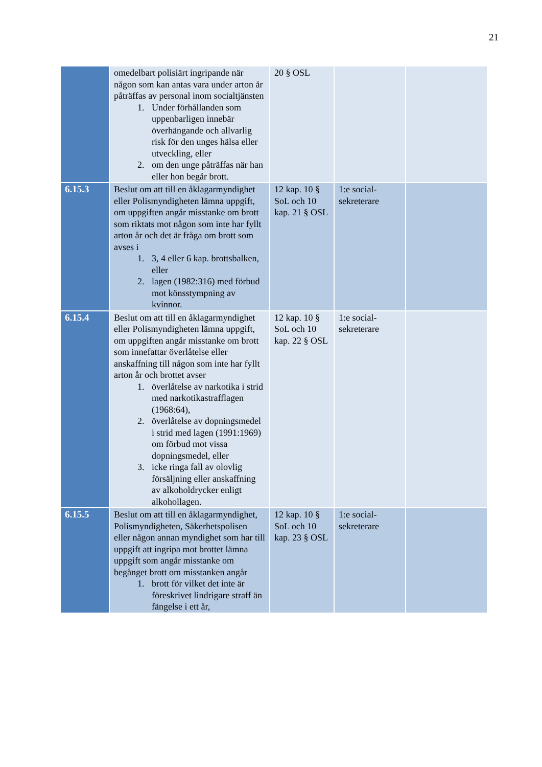21
| | omedelbart polisiärt ingripande när någon som kan antas vara under arton år påträffas av personal inom socialtjänsten 1. Under förhållanden som uppenbarligen innebär överhängande och allvarlig risk för den unges hälsa eller utveckling, eller 2. om den unge påträffas när han eller hon begår brott. | 20 § OSL | | |
| 6.15.3 | Beslut om att till en åklagarmyndighet eller Polismyndigheten lämna uppgift, om uppgiften angår misstanke om brott som riktats mot någon som inte har fyllt arton år och det är fråga om brott som avses i 1. 3, 4 eller 6 kap. brottsbalken, eller 2. lagen (1982:316) med förbud mot könsstympning av kvinnor. | 12 kap. 10 § SoL och 10 kap. 21 § OSL | 1:e social-sekreterare | |
| 6.15.4 | Beslut om att till en åklagarmyndighet eller Polismyndigheten lämna uppgift, om uppgiften angår misstanke om brott som innefattar överlåtelse eller anskaffning till någon som inte har fyllt arton år och brottet avser 1. överlåtelse av narkotika i strid med narkotikastrafflagen (1968:64), 2. överlåtelse av dopningsmedel i strid med lagen (1991:1969) om förbud mot vissa dopningsmedel, eller 3. icke ringa fall av olovlig försäljning eller anskaffning av alkoholdrycker enligt alkohollagen. | 12 kap. 10 § SoL och 10 kap. 22 § OSL | 1:e social-sekreterare | |
| 6.15.5 | Beslut om att till en åklagarmyndighet, Polismyndigheten, Säkerhetspolisen eller någon annan myndighet som har till uppgift att ingripa mot brottet lämna uppgift som angår misstanke om begånget brott om misstanken angår 1. brott för vilket det inte är föreskrivet lindrigare straff än fängelse i ett år, | 12 kap. 10 § SoL och 10 kap. 23 § OSL | 1:e social-sekreterare | |